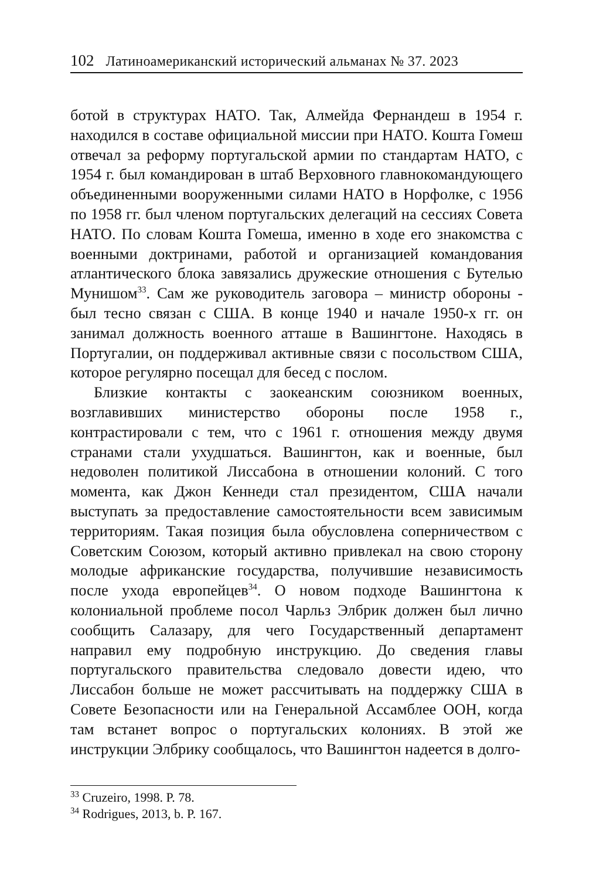102 Латиноамериканский исторический альманах № 37. 2023
ботой в структурах НАТО. Так, Алмейда Фернандеш в 1954 г. находился в составе официальной миссии при НАТО. Кошта Гомеш отвечал за реформу португальской армии по стандартам НАТО, с 1954 г. был командирован в штаб Верховного главнокомандующего объединенными вооруженными силами НАТО в Норфолке, с 1956 по 1958 гг. был членом португальских делегаций на сессиях Совета НАТО. По словам Кошта Гомеша, именно в ходе его знакомства с военными доктринами, работой и организацией командования атлантического блока завязались дружеские отношения с Бутелью Мунишом<sup>33</sup>. Сам же руководитель заговора – министр обороны - был тесно связан с США. В конце 1940 и начале 1950-х гг. он занимал должность военного атташе в Вашингтоне. Находясь в Португалии, он поддерживал активные связи с посольством США, которое регулярно посещал для бесед с послом.
Близкие контакты с заокеанским союзником военных, возглавивших министерство обороны после 1958 г., контрастировали с тем, что с 1961 г. отношения между двумя странами стали ухудшаться. Вашингтон, как и военные, был недоволен политикой Лиссабона в отношении колоний. С того момента, как Джон Кеннеди стал президентом, США начали выступать за предоставление самостоятельности всем зависимым территориям. Такая позиция была обусловлена соперничеством с Советским Союзом, который активно привлекал на свою сторону молодые африканские государства, получившие независимость после ухода европейцев<sup>34</sup>. О новом подходе Вашингтона к колониальной проблеме посол Чарльз Элбрик должен был лично сообщить Салазару, для чего Государственный департамент направил ему подробную инструкцию. До сведения главы португальского правительства следовало довести идею, что Лиссабон больше не может рассчитывать на поддержку США в Совете Безопасности или на Генеральной Ассамблее ООН, когда там встанет вопрос о португальских колониях. В этой же инструкции Элбрику сообщалось, что Вашингтон надеется в долго-
<sup>33</sup> Cruzeiro, 1998. P. 78.
<sup>34</sup> Rodrigues, 2013, b. P. 167.